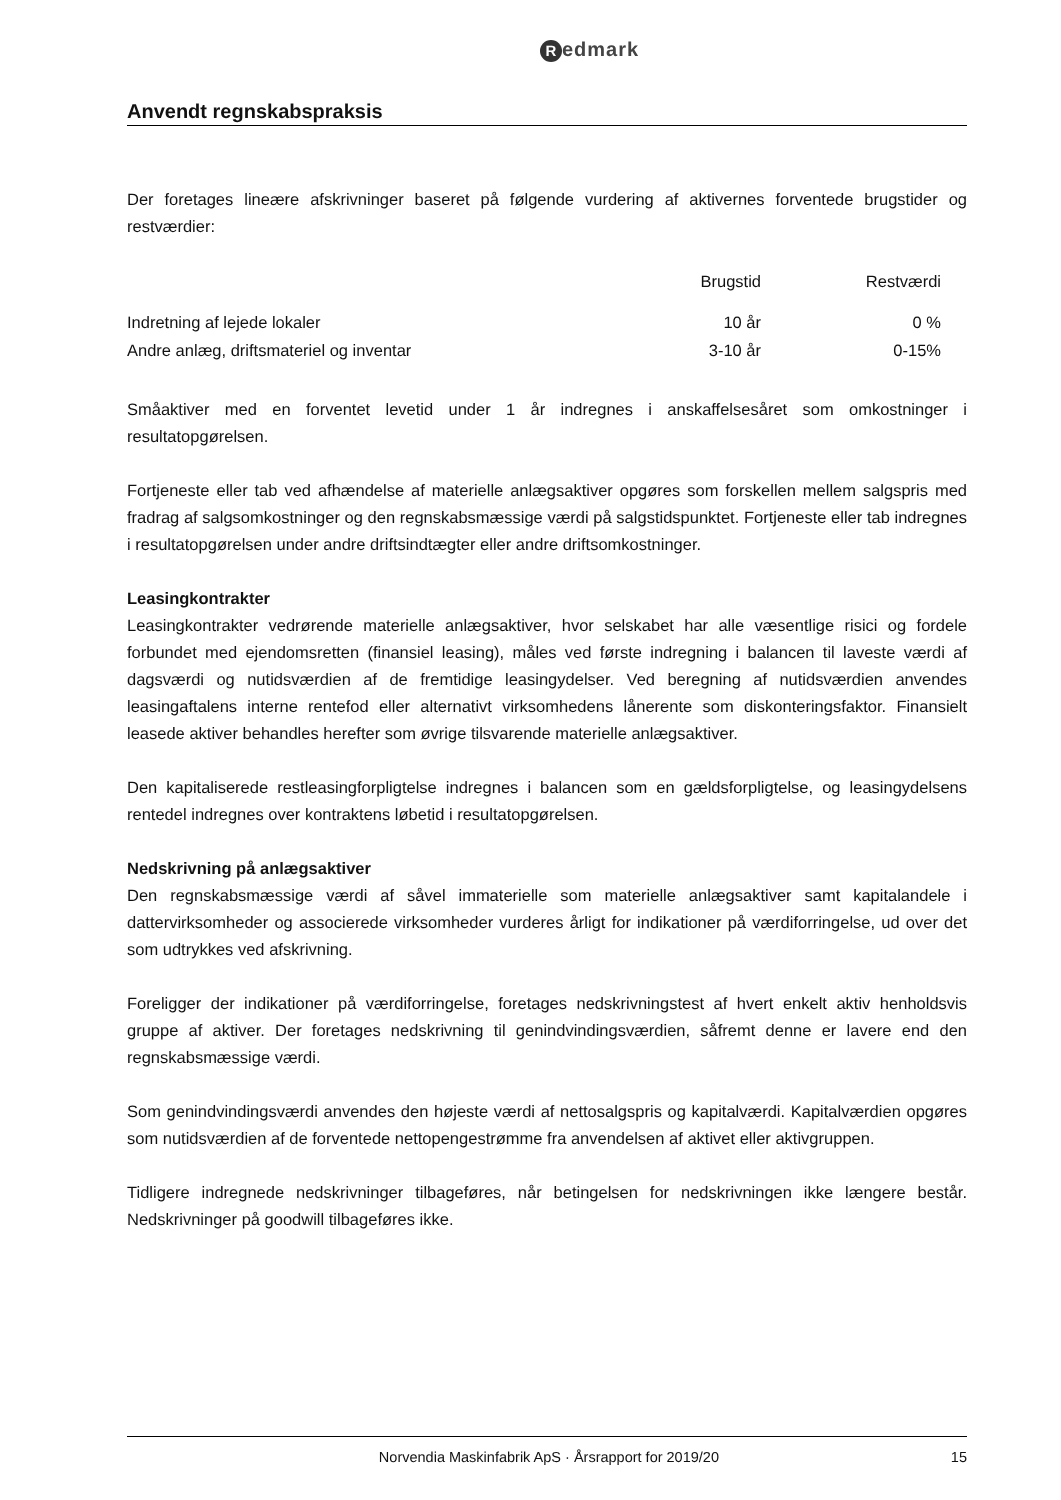Redmark
Anvendt regnskabspraksis
Der foretages lineære afskrivninger baseret på følgende vurdering af aktivernes forventede brugstider og restværdier:
| | Brugstid | Restværdi |
| --- | --- | --- |
| Indretning af lejede lokaler | 10 år | 0 % |
| Andre anlæg, driftsmateriel og inventar | 3-10 år | 0-15% |
Småaktiver med en forventet levetid under 1 år indregnes i anskaffelsesåret som omkostninger i resultatopgørelsen.
Fortjeneste eller tab ved afhændelse af materielle anlægsaktiver opgøres som forskellen mellem salgspris med fradrag af salgsomkostninger og den regnskabsmæssige værdi på salgstidspunktet. Fortjeneste eller tab indregnes i resultatopgørelsen under andre driftsindtægter eller andre driftsomkostninger.
Leasingkontrakter
Leasingkontrakter vedrørende materielle anlægsaktiver, hvor selskabet har alle væsentlige risici og fordele forbundet med ejendomsretten (finansiel leasing), måles ved første indregning i balancen til laveste værdi af dagsværdi og nutidsværdien af de fremtidige leasingydelser. Ved beregning af nutidsværdien anvendes leasingaftalens interne rentefod eller alternativt virksomhedens lånerente som diskonteringsfaktor. Finansielt leasede aktiver behandles herefter som øvrige tilsvarende materielle anlægsaktiver.
Den kapitaliserede restleasingforpligtelse indregnes i balancen som en gældsforpligtelse, og leasingydelsens rentedel indregnes over kontraktens løbetid i resultatopgørelsen.
Nedskrivning på anlægsaktiver
Den regnskabsmæssige værdi af såvel immaterielle som materielle anlægsaktiver samt kapitalandele i dattervirksomheder og associerede virksomheder vurderes årligt for indikationer på værdiforringelse, ud over det som udtrykkes ved afskrivning.
Foreligger der indikationer på værdiforringelse, foretages nedskrivningstest af hvert enkelt aktiv henholdsvis gruppe af aktiver. Der foretages nedskrivning til genindvindingsværdien, såfremt denne er lavere end den regnskabsmæssige værdi.
Som genindvindingsværdi anvendes den højeste værdi af nettosalgspris og kapitalværdi. Kapitalværdien opgøres som nutidsværdien af de forventede nettopengestrømme fra anvendelsen af aktivet eller aktivgruppen.
Tidligere indregnede nedskrivninger tilbageføres, når betingelsen for nedskrivningen ikke længere består. Nedskrivninger på goodwill tilbageføres ikke.
Norvendia Maskinfabrik ApS · Årsrapport for 2019/20 15